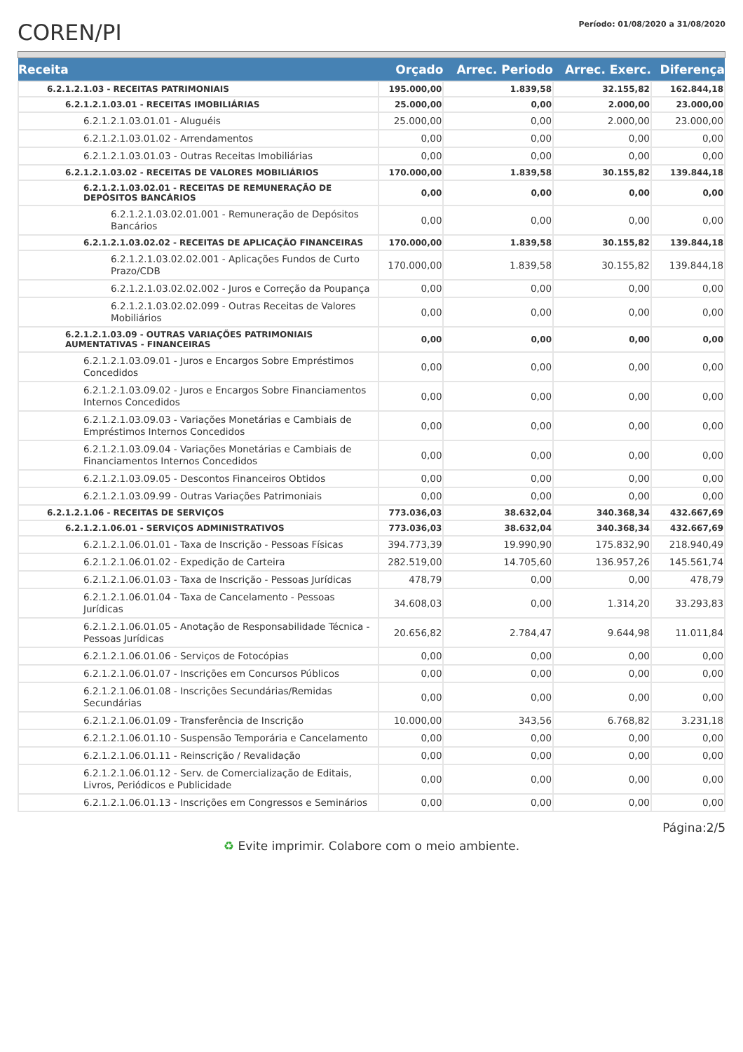COREN/PI
Período: 01/08/2020 a 31/08/2020
| Receita | Orçado | Arrec. Periodo | Arrec. Exerc. | Diferença |
| --- | --- | --- | --- | --- |
| 6.2.1.2.1.03 - RECEITAS PATRIMONIAIS | 195.000,00 | 1.839,58 | 32.155,82 | 162.844,18 |
| 6.2.1.2.1.03.01 - RECEITAS IMOBILIÁRIAS | 25.000,00 | 0,00 | 2.000,00 | 23.000,00 |
| 6.2.1.2.1.03.01.01 - Aluguéis | 25.000,00 | 0,00 | 2.000,00 | 23.000,00 |
| 6.2.1.2.1.03.01.02 - Arrendamentos | 0,00 | 0,00 | 0,00 | 0,00 |
| 6.2.1.2.1.03.01.03 - Outras Receitas Imobiliárias | 0,00 | 0,00 | 0,00 | 0,00 |
| 6.2.1.2.1.03.02 - RECEITAS DE VALORES MOBILIÁRIOS | 170.000,00 | 1.839,58 | 30.155,82 | 139.844,18 |
| 6.2.1.2.1.03.02.01 - RECEITAS DE REMUNERAÇÃO DE DEPÓSITOS BANCÁRIOS | 0,00 | 0,00 | 0,00 | 0,00 |
| 6.2.1.2.1.03.02.01.001 - Remuneração de Depósitos Bancários | 0,00 | 0,00 | 0,00 | 0,00 |
| 6.2.1.2.1.03.02.02 - RECEITAS DE APLICAÇÃO FINANCEIRAS | 170.000,00 | 1.839,58 | 30.155,82 | 139.844,18 |
| 6.2.1.2.1.03.02.02.001 - Aplicações Fundos de Curto Prazo/CDB | 170.000,00 | 1.839,58 | 30.155,82 | 139.844,18 |
| 6.2.1.2.1.03.02.02.002 - Juros e Correção da Poupança | 0,00 | 0,00 | 0,00 | 0,00 |
| 6.2.1.2.1.03.02.02.099 - Outras Receitas de Valores Mobiliários | 0,00 | 0,00 | 0,00 | 0,00 |
| 6.2.1.2.1.03.09 - OUTRAS VARIAÇÕES PATRIMONIAIS AUMENTATIVAS - FINANCEIRAS | 0,00 | 0,00 | 0,00 | 0,00 |
| 6.2.1.2.1.03.09.01 - Juros e Encargos Sobre Empréstimos Concedidos | 0,00 | 0,00 | 0,00 | 0,00 |
| 6.2.1.2.1.03.09.02 - Juros e Encargos Sobre Financiamentos Internos Concedidos | 0,00 | 0,00 | 0,00 | 0,00 |
| 6.2.1.2.1.03.09.03 - Variações Monetárias e Cambiais de Empréstimos Internos Concedidos | 0,00 | 0,00 | 0,00 | 0,00 |
| 6.2.1.2.1.03.09.04 - Variações Monetárias e Cambiais de Financiamentos Internos Concedidos | 0,00 | 0,00 | 0,00 | 0,00 |
| 6.2.1.2.1.03.09.05 - Descontos Financeiros Obtidos | 0,00 | 0,00 | 0,00 | 0,00 |
| 6.2.1.2.1.03.09.99 - Outras Variações Patrimoniais | 0,00 | 0,00 | 0,00 | 0,00 |
| 6.2.1.2.1.06 - RECEITAS DE SERVIÇOS | 773.036,03 | 38.632,04 | 340.368,34 | 432.667,69 |
| 6.2.1.2.1.06.01 - SERVIÇOS ADMINISTRATIVOS | 773.036,03 | 38.632,04 | 340.368,34 | 432.667,69 |
| 6.2.1.2.1.06.01.01 - Taxa de Inscrição - Pessoas Físicas | 394.773,39 | 19.990,90 | 175.832,90 | 218.940,49 |
| 6.2.1.2.1.06.01.02 - Expedição de Carteira | 282.519,00 | 14.705,60 | 136.957,26 | 145.561,74 |
| 6.2.1.2.1.06.01.03 - Taxa de Inscrição - Pessoas Jurídicas | 478,79 | 0,00 | 0,00 | 478,79 |
| 6.2.1.2.1.06.01.04 - Taxa de Cancelamento - Pessoas Jurídicas | 34.608,03 | 0,00 | 1.314,20 | 33.293,83 |
| 6.2.1.2.1.06.01.05 - Anotação de Responsabilidade Técnica - Pessoas Jurídicas | 20.656,82 | 2.784,47 | 9.644,98 | 11.011,84 |
| 6.2.1.2.1.06.01.06 - Serviços de Fotocópias | 0,00 | 0,00 | 0,00 | 0,00 |
| 6.2.1.2.1.06.01.07 - Inscrições em Concursos Públicos | 0,00 | 0,00 | 0,00 | 0,00 |
| 6.2.1.2.1.06.01.08 - Inscrições Secundárias/Remidas Secundárias | 0,00 | 0,00 | 0,00 | 0,00 |
| 6.2.1.2.1.06.01.09 - Transferência de Inscrição | 10.000,00 | 343,56 | 6.768,82 | 3.231,18 |
| 6.2.1.2.1.06.01.10 - Suspensão Temporária e Cancelamento | 0,00 | 0,00 | 0,00 | 0,00 |
| 6.2.1.2.1.06.01.11 - Reinscrição / Revalidação | 0,00 | 0,00 | 0,00 | 0,00 |
| 6.2.1.2.1.06.01.12 - Serv. de Comercialização de Editais, Livros, Periódicos e Publicidade | 0,00 | 0,00 | 0,00 | 0,00 |
| 6.2.1.2.1.06.01.13 - Inscrições em Congressos e Seminários | 0,00 | 0,00 | 0,00 | 0,00 |
Página:2/5
♻ Evite imprimir. Colabore com o meio ambiente.